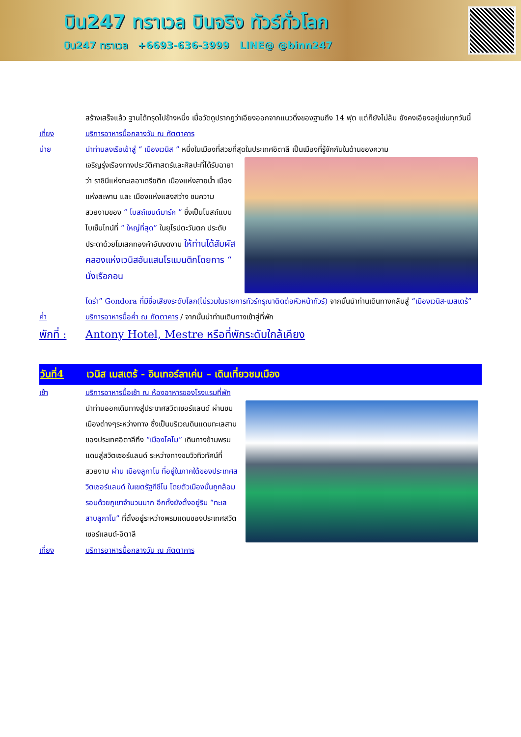บิน247 ทราเวล บินจริง ทัวร์ทั่วโลก
บิน247 ทราเวล +6693-636-3999 LINE@ @binn247
สร้างเสร็จแล้ว ฐานได้ทรุดไปข้างหนึ่ง เมื่อวัดดูปรากฏว่าเอียงออกจากแนวดิ่งของฐานถึง 14 ฟุต แต่ก็ยังไม่ล้ม ยังคงเอียงอยู่เช่นทุกวันนี้
เที่ยง บริการอาหารมื้อกลางวัน ณ ภัตตาคาร
บ่าย นำท่านลงเรือเข้าสู่ “ เมืองเวนิส ” หนึ่งในเมืองที่สวยที่สุดในประเทศอิตาลี เป็นเมืองที่รู้จักกันในด้านของความ
เจริญรุ่งเรืองทางประวัติศาสตร์และศิลปะที่ได้รับฉายาว่า ราชินีแห่งทะเลอาเดรียติก เมืองแห่งสายน้ำ เมืองแห่งสะพาน และ เมืองแห่งแสงสว่าง ชมความสวยงามของ “ โบสถ์เซนต์มาร์ค ” ซึ่งเป็นโบสถ์แบบไบเซ็นไทน์ที่ “ ใหญ่ที่สุด” ในยุโรปตะวันตก ประดับประดาด้วยโมเสกทองคำอันงดงาม ให้ท่านได้สัมผัสคลองแห่งเวนิสอันแสนโรแมนติกโดยการ “ นั่งเรือกอน
โดร่า” Gondora ที่มีชื่อเสียงระดับโลก(ไม่รวมในรายการทัวร์กรุณาติดต่อหัวหน้าทัวร์) จากนั้นนำท่านเดินทางกลับสู่ “เมืองเวนิส-เมสเตร้”
ค่ำ บริการอาหารมื้อค่ำ ณ ภัตตาคาร / จากนั้นนำท่านเดินทางเข้าสู่ที่พัก
พักที่ :
Antony Hotel, Mestre หรือที่พักระดับใกล้เคียง
วันที่4 เวนิส เมสเตร้ - อินเทอร์ลาเค่น – เดินเที่ยวชมเมือง
เช้า บริการอาหารมื้อเช้า ณ ห้องอาหารของโรงแรมที่พัก
นำท่านออกเดินทางสู่ประเทศสวิตเซอร์แลนด์ ผ่านชมเมืองต่างๆระหว่างทาง ซึ่งเป็นบริเวณดินแดนทะเลสาบของประเทศอิตาลีถึง “เมืองโคโม” เดินทางข้ามพรมแดนสู่สวิตเซอร์แลนด์ ระหว่างทางชมวิวทิวทัศน์ที่สวยงาม ผ่าน เมืองลูกาโน ที่อยู่ในภาคใต้ของประเทศสวิตเซอร์แลนด์ ในเขตรัฐทีชีโน โดยตัวเมืองนั้นถูกล้อมรอบด้วยภูเขาจำนวนมาก อีกทั้งยังตั้งอยู่ริม “ทะเลสาบลูกาโน” ที่ตั้งอยู่ระหว่างพรมแดนของประเทศสวิตเซอร์แลนด์-อิตาลี
เที่ยง บริการอาหารมื้อกลางวัน ณ ภัตตาคาร